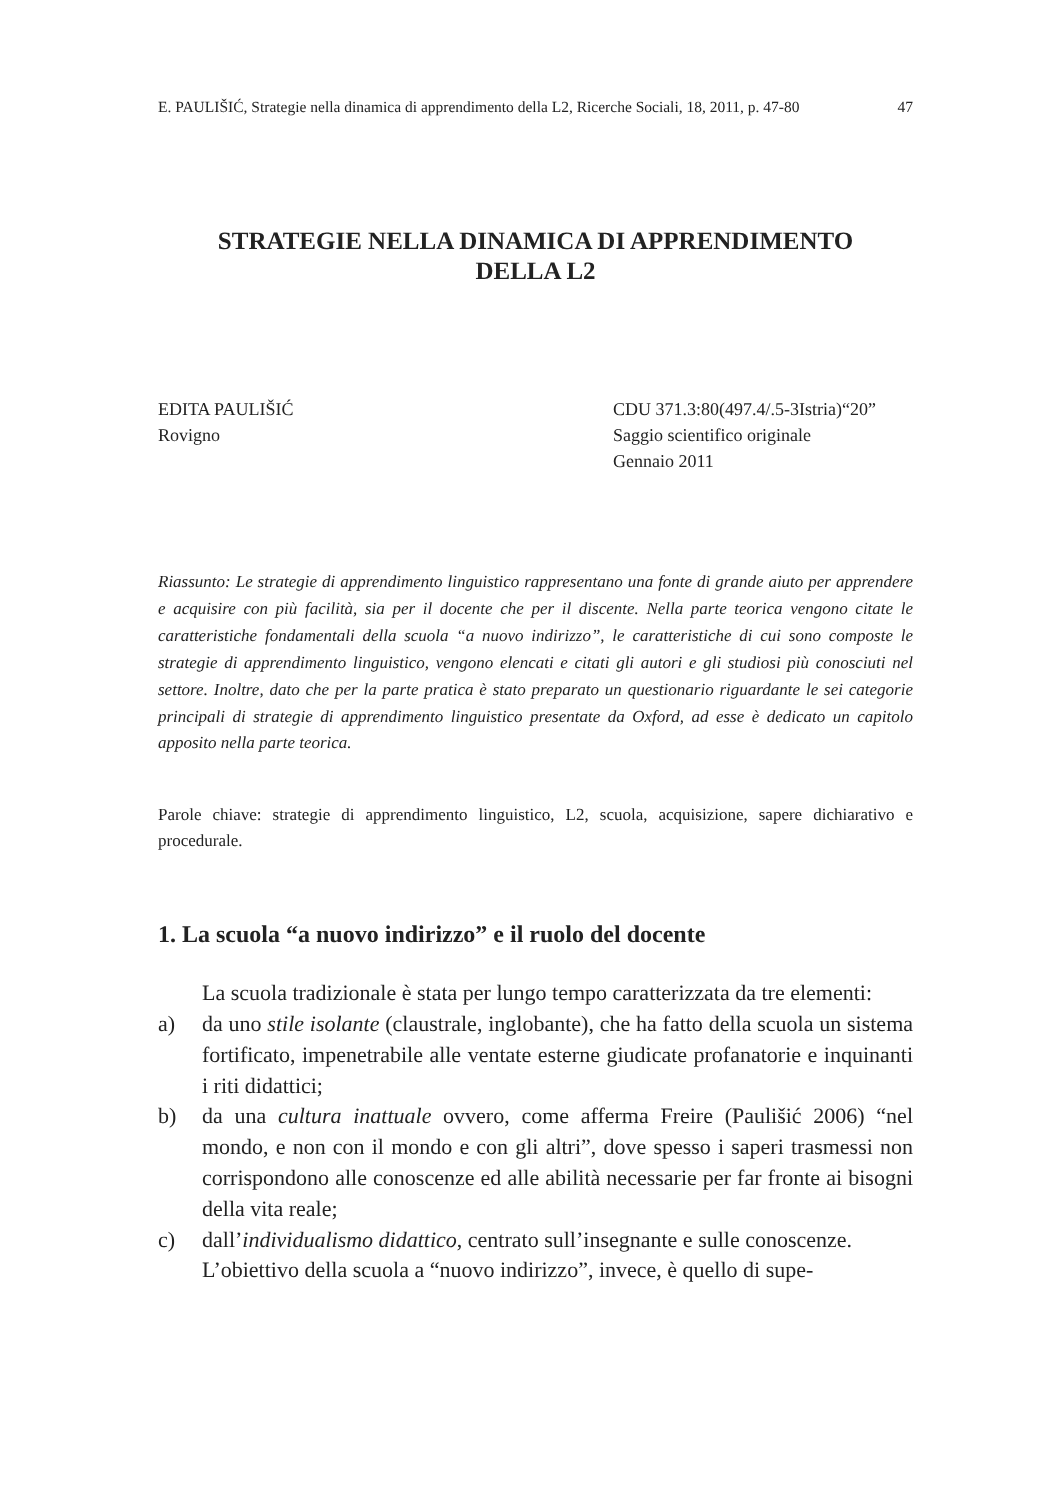E. PAULIŠIĆ, Strategie nella dinamica di apprendimento della L2, Ricerche Sociali, 18, 2011, p. 47-80 47
STRATEGIE NELLA DINAMICA DI APPRENDIMENTO
DELLA L2
EDITA PAULIŠIĆ
Rovigno
CDU 371.3:80(497.4/.5-3Istria)“20”
Saggio scientifico originale
Gennaio 2011
Riassunto: Le strategie di apprendimento linguistico rappresentano una fonte di grande aiuto per apprendere e acquisire con più facilità, sia per il docente che per il discente. Nella parte teorica vengono citate le caratteristiche fondamentali della scuola “a nuovo indirizzo”, le caratteristiche di cui sono composte le strategie di apprendimento linguistico, vengono elencati e citati gli autori e gli studiosi più conosciuti nel settore. Inoltre, dato che per la parte pratica è stato preparato un questionario riguardante le sei categorie principali di strategie di apprendimento linguistico presentate da Oxford, ad esse è dedicato un capitolo apposito nella parte teorica.
Parole chiave: strategie di apprendimento linguistico, L2, scuola, acquisizione, sapere dichiarativo e procedurale.
1. La scuola “a nuovo indirizzo” e il ruolo del docente
La scuola tradizionale è stata per lungo tempo caratterizzata da tre elementi:
a) da uno stile isolante (claustrale, inglobante), che ha fatto della scuola un sistema fortificato, impenetrabile alle ventate esterne giudicate profanatorie e inquinanti i riti didattici;
b) da una cultura inattuale ovvero, come afferma Freire (Paulišić 2006) “nel mondo, e non con il mondo e con gli altri”, dove spesso i saperi trasmessi non corrispondono alle conoscenze ed alle abilità necessarie per far fronte ai bisogni della vita reale;
c) dall’individualismo didattico, centrato sull’insegnante e sulle conoscenze.
L’obiettivo della scuola a “nuovo indirizzo”, invece, è quello di supe-